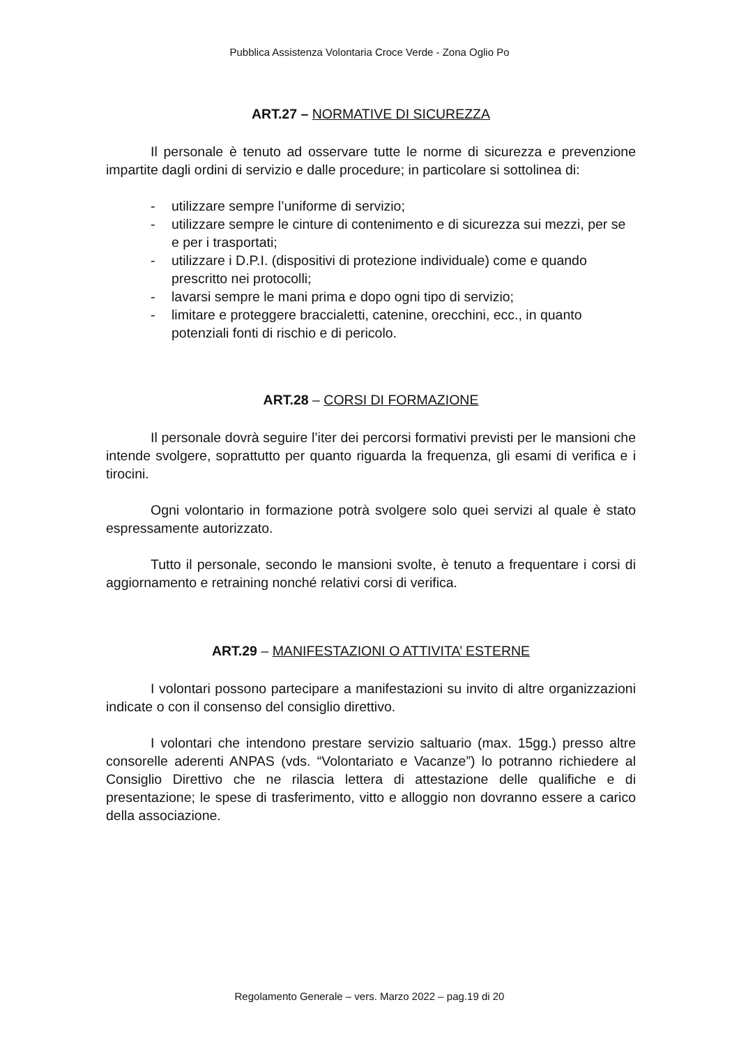Pubblica Assistenza Volontaria Croce Verde - Zona Oglio Po
ART.27 – NORMATIVE DI SICUREZZA
Il personale è tenuto ad osservare tutte le norme di sicurezza e prevenzione impartite dagli ordini di servizio e dalle procedure; in particolare si sottolinea di:
- utilizzare sempre l’uniforme di servizio;
- utilizzare sempre le cinture di contenimento e di sicurezza sui mezzi, per se e per i trasportati;
- utilizzare i D.P.I. (dispositivi di protezione individuale) come e quando prescritto nei protocolli;
- lavarsi sempre le mani prima e dopo ogni tipo di servizio;
- limitare e proteggere braccialetti, catenine, orecchini, ecc., in quanto potenziali fonti di rischio e di pericolo.
ART.28 – CORSI DI FORMAZIONE
Il personale dovrà seguire l’iter dei percorsi formativi previsti per le mansioni che intende svolgere, soprattutto per quanto riguarda la frequenza, gli esami di verifica e i tirocini.
Ogni volontario in formazione potrà svolgere solo quei servizi al quale è stato espressamente autorizzato.
Tutto il personale, secondo le mansioni svolte, è tenuto a frequentare i corsi di aggiornamento e retraining nonché relativi corsi di verifica.
ART.29 – MANIFESTAZIONI O ATTIVITA’ ESTERNE
I volontari possono partecipare a manifestazioni su invito di altre organizzazioni indicate o con il consenso del consiglio direttivo.
I volontari che intendono prestare servizio saltuario (max. 15gg.) presso altre consorelle aderenti ANPAS (vds. “Volontariato e Vacanze”) lo potranno richiedere al Consiglio Direttivo che ne rilascia lettera di attestazione delle qualifiche e di presentazione; le spese di trasferimento, vitto e alloggio non dovranno essere a carico della associazione.
Regolamento Generale – vers. Marzo 2022 – pag.19 di 20